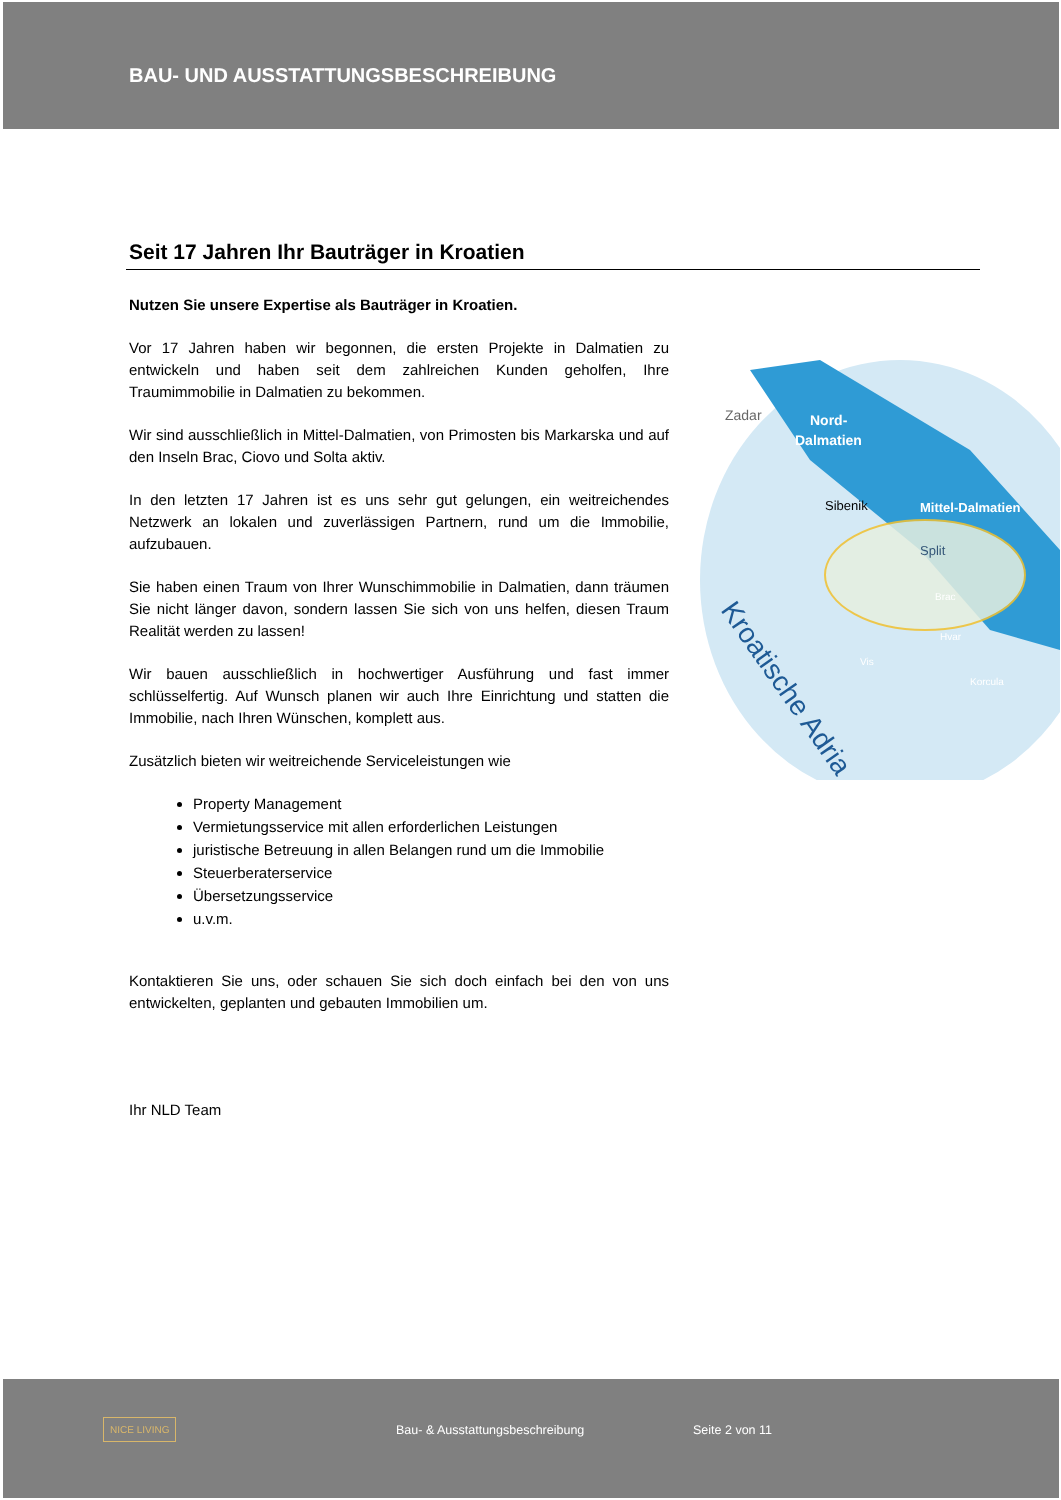BAU- UND AUSSTATTUNGSBESCHREIBUNG
Seit 17 Jahren Ihr Bauträger in Kroatien
Nutzen Sie unsere Expertise als Bauträger in Kroatien.
Vor 17 Jahren haben wir begonnen, die ersten Projekte in Dalmatien zu entwickeln und haben seit dem zahlreichen Kunden geholfen, Ihre Traumimmobilie in Dalmatien zu bekommen.
Wir sind ausschließlich in Mittel-Dalmatien, von Primosten bis Markarska und auf den Inseln Brac, Ciovo und Solta aktiv.
In den letzten 17 Jahren ist es uns sehr gut gelungen, ein weitreichendes Netzwerk an lokalen und zuverlässigen Partnern, rund um die Immobilie, aufzubauen.
Sie haben einen Traum von Ihrer Wunschimmobilie in Dalmatien, dann träumen Sie nicht länger davon, sondern lassen Sie sich von uns helfen, diesen Traum Realität werden zu lassen!
Wir bauen ausschließlich in hochwertiger Ausführung und fast immer schlüsselfertig. Auf Wunsch planen wir auch Ihre Einrichtung und statten die Immobilie, nach Ihren Wünschen, komplett aus.
Zusätzlich bieten wir weitreichende Serviceleistungen wie
Property Management
Vermietungsservice mit allen erforderlichen Leistungen
juristische Betreuung in allen Belangen rund um die Immobilie
Steuerberaterservice
Übersetzungsservice
u.v.m.
Kontaktieren Sie uns, oder schauen Sie sich doch einfach bei den von uns entwickelten, geplanten und gebauten Immobilien um.
Ihr NLD Team
Zadar
Nord-
Dalmatien
Sibenik
Mittel-Dalmatien
Split
Brac
Hvar
Vis
Korcula
Kroatische Adria
NICE LIVING
Bau- & Ausstattungsbeschreibung Seite 2 von 11